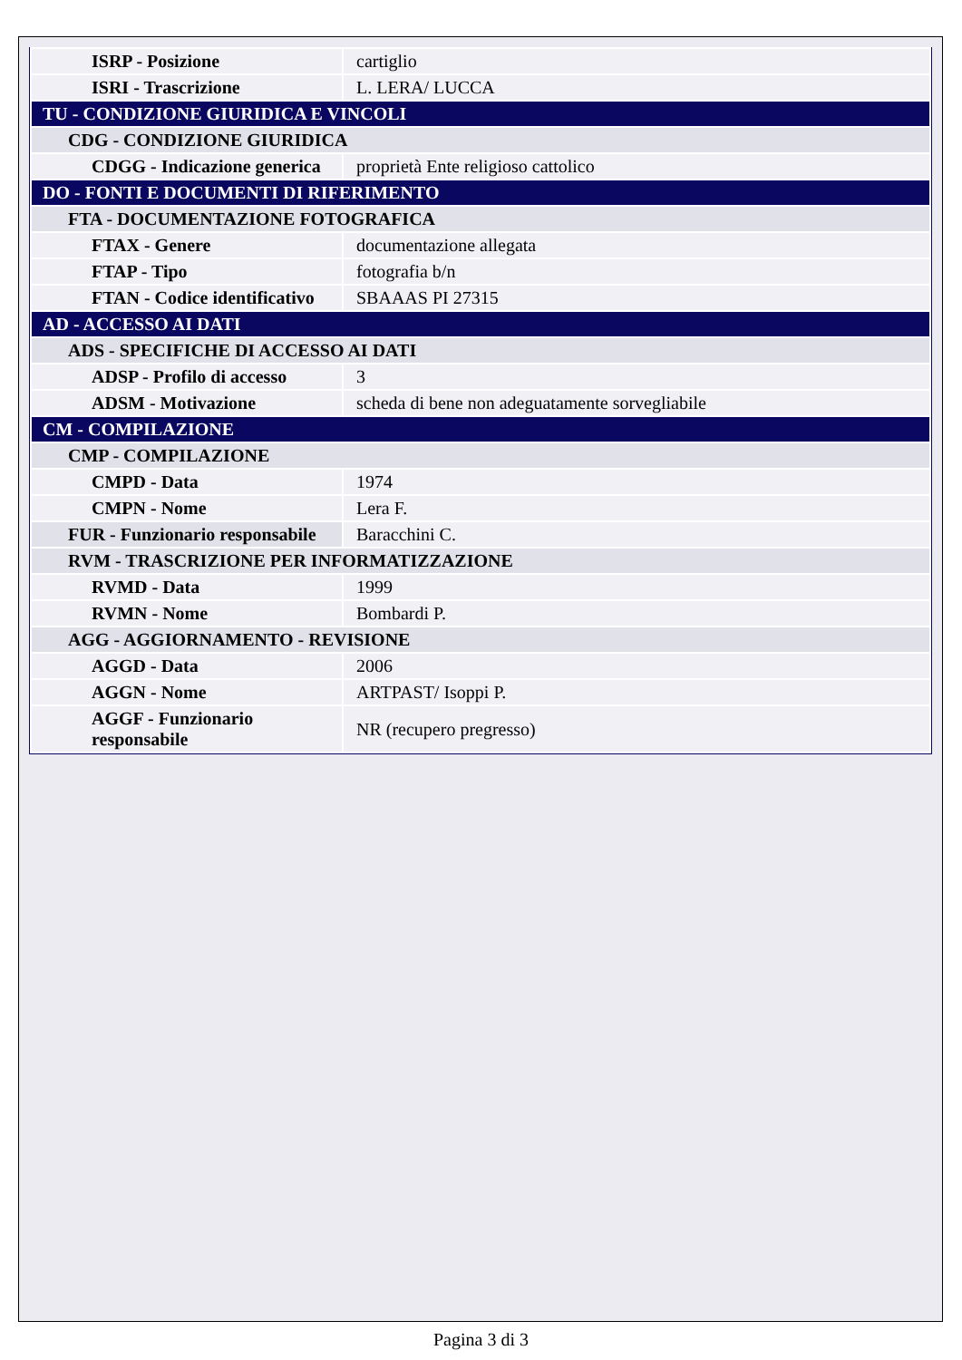| ISRP - Posizione | cartiglio |
| ISRI - Trascrizione | L. LERA/ LUCCA |
| TU - CONDIZIONE GIURIDICA E VINCOLI | |
| CDG - CONDIZIONE GIURIDICA | |
| CDGG - Indicazione generica | proprietà Ente religioso cattolico |
| DO - FONTI E DOCUMENTI DI RIFERIMENTO | |
| FTA - DOCUMENTAZIONE FOTOGRAFICA | |
| FTAX - Genere | documentazione allegata |
| FTAP - Tipo | fotografia b/n |
| FTAN - Codice identificativo | SBAAAS PI 27315 |
| AD - ACCESSO AI DATI | |
| ADS - SPECIFICHE DI ACCESSO AI DATI | |
| ADSP - Profilo di accesso | 3 |
| ADSM - Motivazione | scheda di bene non adeguatamente sorvegliabile |
| CM - COMPILAZIONE | |
| CMP - COMPILAZIONE | |
| CMPD - Data | 1974 |
| CMPN - Nome | Lera F. |
| FUR - Funzionario responsabile | Baracchini C. |
| RVM - TRASCRIZIONE PER INFORMATIZZAZIONE | |
| RVMD - Data | 1999 |
| RVMN - Nome | Bombardi P. |
| AGG - AGGIORNAMENTO - REVISIONE | |
| AGGD - Data | 2006 |
| AGGN - Nome | ARTPAST/ Isoppi P. |
| AGGF - Funzionario responsabile | NR (recupero pregresso) |
Pagina 3 di 3